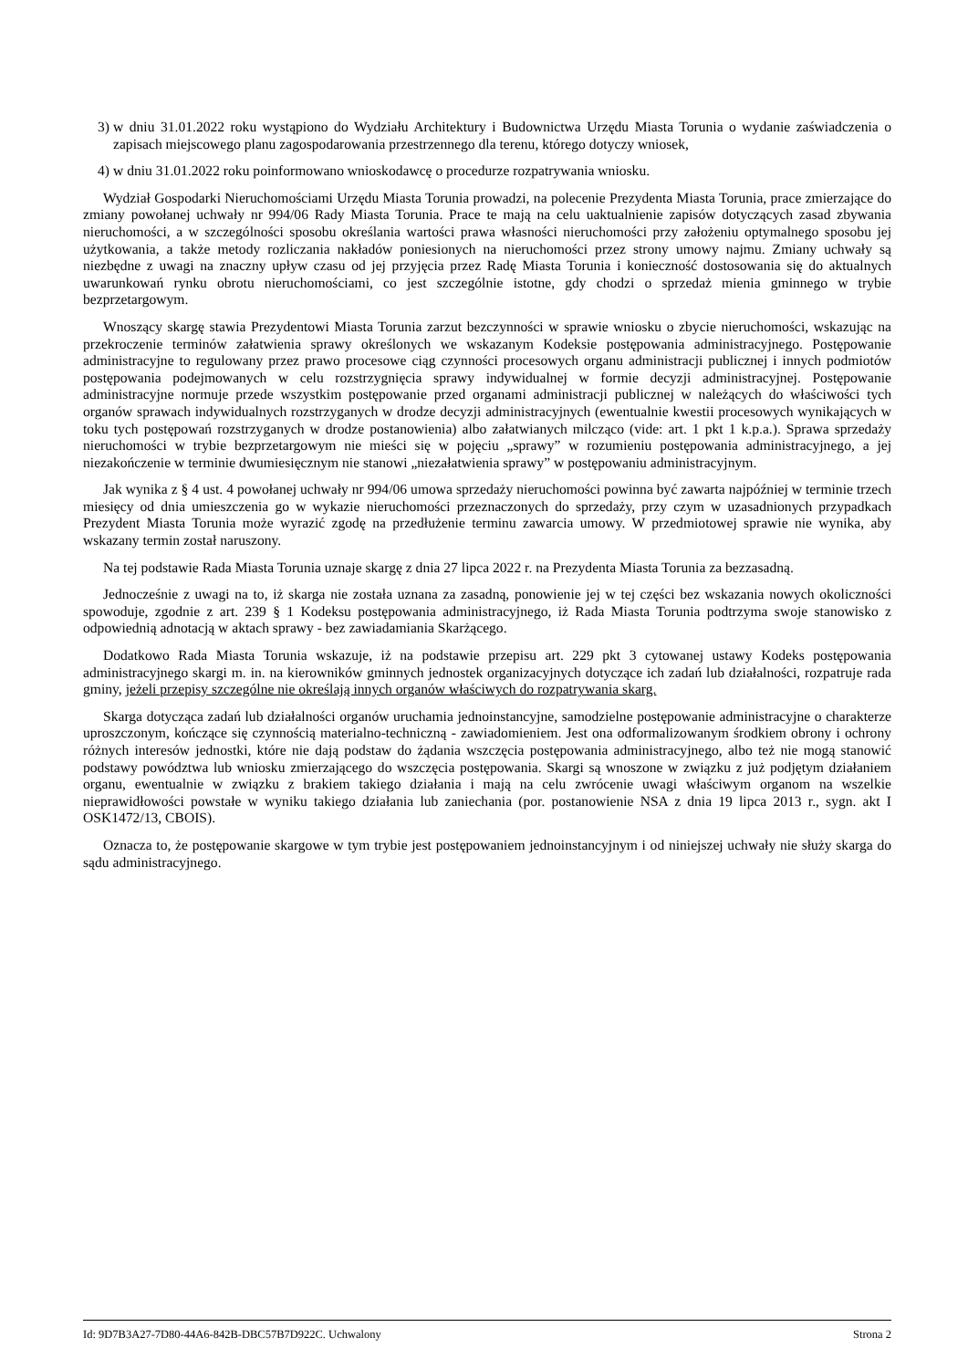3) w dniu 31.01.2022 roku wystąpiono do Wydziału Architektury i Budownictwa Urzędu Miasta Torunia o wydanie zaświadczenia o zapisach miejscowego planu zagospodarowania przestrzennego dla terenu, którego dotyczy wniosek,
4) w dniu 31.01.2022 roku poinformowano wnioskodawcę o procedurze rozpatrywania wniosku.
Wydział Gospodarki Nieruchomościami Urzędu Miasta Torunia prowadzi, na polecenie Prezydenta Miasta Torunia, prace zmierzające do zmiany powołanej uchwały nr 994/06 Rady Miasta Torunia. Prace te mają na celu uaktualnienie zapisów dotyczących zasad zbywania nieruchomości, a w szczególności sposobu określania wartości prawa własności nieruchomości przy założeniu optymalnego sposobu jej użytkowania, a także metody rozliczania nakładów poniesionych na nieruchomości przez strony umowy najmu. Zmiany uchwały są niezbędne z uwagi na znaczny upływ czasu od jej przyjęcia przez Radę Miasta Torunia i konieczność dostosowania się do aktualnych uwarunkowań rynku obrotu nieruchomościami, co jest szczególnie istotne, gdy chodzi o sprzedaż mienia gminnego w trybie bezprzetargowym.
Wnoszący skargę stawia Prezydentowi Miasta Torunia zarzut bezczynności w sprawie wniosku o zbycie nieruchomości, wskazując na przekroczenie terminów załatwienia sprawy określonych we wskazanym Kodeksie postępowania administracyjnego. Postępowanie administracyjne to regulowany przez prawo procesowe ciąg czynności procesowych organu administracji publicznej i innych podmiotów postępowania podejmowanych w celu rozstrzygnięcia sprawy indywidualnej w formie decyzji administracyjnej. Postępowanie administracyjne normuje przede wszystkim postępowanie przed organami administracji publicznej w należących do właściwości tych organów sprawach indywidualnych rozstrzyganych w drodze decyzji administracyjnych (ewentualnie kwestii procesowych wynikających w toku tych postępowań rozstrzyganych w drodze postanowienia) albo załatwianych milcząco (vide: art. 1 pkt 1 k.p.a.). Sprawa sprzedaży nieruchomości w trybie bezprzetargowym nie mieści się w pojęciu „sprawy” w rozumieniu postępowania administracyjnego, a jej niezakończenie w terminie dwumiesięcznym nie stanowi „niezałatwienia sprawy” w postępowaniu administracyjnym.
Jak wynika z § 4 ust. 4 powołanej uchwały nr 994/06 umowa sprzedaży nieruchomości powinna być zawarta najpóźniej w terminie trzech miesięcy od dnia umieszczenia go w wykazie nieruchomości przeznaczonych do sprzedaży, przy czym w uzasadnionych przypadkach Prezydent Miasta Torunia może wyrazić zgodę na przedłużenie terminu zawarcia umowy. W przedmiotowej sprawie nie wynika, aby wskazany termin został naruszony.
Na tej podstawie Rada Miasta Torunia uznaje skargę z dnia 27 lipca 2022 r. na Prezydenta Miasta Torunia za bezzasadną.
Jednocześnie z uwagi na to, iż skarga nie została uznana za zasadną, ponowienie jej w tej części bez wskazania nowych okoliczności spowoduje, zgodnie z art. 239 § 1 Kodeksu postępowania administracyjnego, iż Rada Miasta Torunia podtrzyma swoje stanowisko z odpowiednią adnotacją w aktach sprawy - bez zawiadamiania Skarżącego.
Dodatkowo Rada Miasta Torunia wskazuje, iż na podstawie przepisu art. 229 pkt 3 cytowanej ustawy Kodeks postępowania administracyjnego skargi m. in. na kierowników gminnych jednostek organizacyjnych dotyczące ich zadań lub działalności, rozpatruje rada gminy, jeżeli przepisy szczególne nie określają innych organów właściwych do rozpatrywania skarg.
Skarga dotycząca zadań lub działalności organów uruchamia jednoinstancyjne, samodzielne postępowanie administracyjne o charakterze uproszczonym, kończące się czynnością materialno-techniczną - zawiadomieniem. Jest ona odformalizowanym środkiem obrony i ochrony różnych interesów jednostki, które nie dają podstaw do żądania wszczęcia postępowania administracyjnego, albo też nie mogą stanowić podstawy powództwa lub wniosku zmierzającego do wszczęcia postępowania. Skargi są wnoszone w związku z już podjętym działaniem organu, ewentualnie w związku z brakiem takiego działania i mają na celu zwrócenie uwagi właściwym organom na wszelkie nieprawidłowości powstałe w wyniku takiego działania lub zaniechania (por. postanowienie NSA z dnia 19 lipca 2013 r., sygn. akt I OSK1472/13, CBOIS).
Oznacza to, że postępowanie skargowe w tym trybie jest postępowaniem jednoinstancyjnym i od niniejszej uchwały nie służy skarga do sądu administracyjnego.
Id: 9D7B3A27-7D80-44A6-842B-DBC57B7D922C. Uchwalony Strona 2